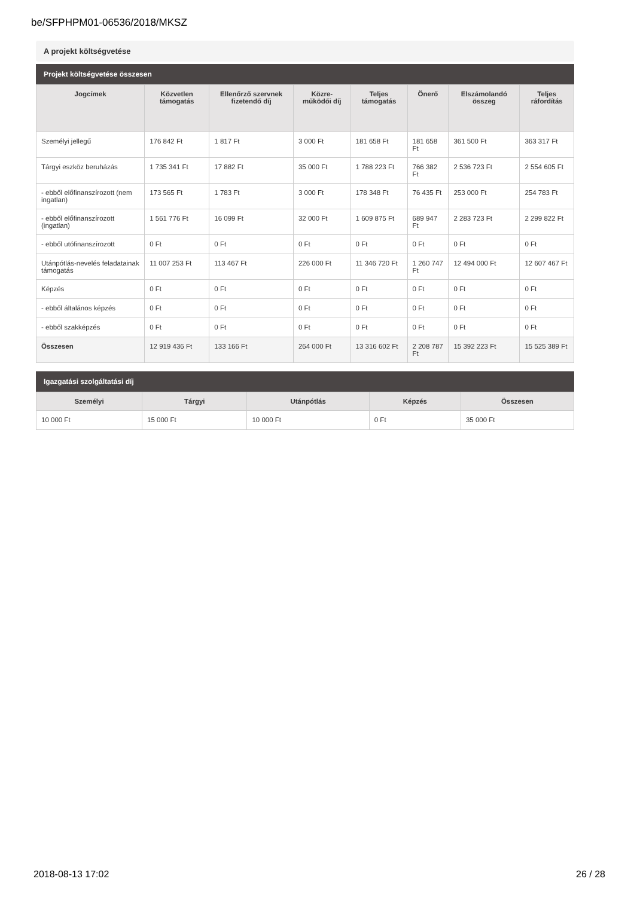be/SFPHPM01-06536/2018/MKSZ
A projekt költségvetése
Projekt költségvetése összesen
| Jogcímek | Közvetlen támogatás | Ellenőrző szervnek fizetendő díj | Közre-működői díj | Teljes támogatás | Önerő | Elszámolandó összeg | Teljes ráfordítás |
| --- | --- | --- | --- | --- | --- | --- | --- |
| Személyi jellegű | 176 842 Ft | 1 817 Ft | 3 000 Ft | 181 658 Ft | 181 658 Ft | 361 500 Ft | 363 317 Ft |
| Tárgyi eszköz beruházás | 1 735 341 Ft | 17 882 Ft | 35 000 Ft | 1 788 223 Ft | 766 382 Ft | 2 536 723 Ft | 2 554 605 Ft |
| - ebből előfinanszírozott (nem ingatlan) | 173 565 Ft | 1 783 Ft | 3 000 Ft | 178 348 Ft | 76 435 Ft | 253 000 Ft | 254 783 Ft |
| - ebből előfinanszírozott (ingatlan) | 1 561 776 Ft | 16 099 Ft | 32 000 Ft | 1 609 875 Ft | 689 947 Ft | 2 283 723 Ft | 2 299 822 Ft |
| - ebből utófinanszírozott | 0 Ft | 0 Ft | 0 Ft | 0 Ft | 0 Ft | 0 Ft | 0 Ft |
| Utánpótlás-nevelés feladatainak támogatás | 11 007 253 Ft | 113 467 Ft | 226 000 Ft | 11 346 720 Ft | 1 260 747 Ft | 12 494 000 Ft | 12 607 467 Ft |
| Képzés | 0 Ft | 0 Ft | 0 Ft | 0 Ft | 0 Ft | 0 Ft | 0 Ft |
| - ebből általános képzés | 0 Ft | 0 Ft | 0 Ft | 0 Ft | 0 Ft | 0 Ft | 0 Ft |
| - ebből szakképzés | 0 Ft | 0 Ft | 0 Ft | 0 Ft | 0 Ft | 0 Ft | 0 Ft |
| Összesen | 12 919 436 Ft | 133 166 Ft | 264 000 Ft | 13 316 602 Ft | 2 208 787 Ft | 15 392 223 Ft | 15 525 389 Ft |
Igazgatási szolgáltatási díj
| Személyi | Tárgyi | Utánpótlás | Képzés | Összesen |
| --- | --- | --- | --- | --- |
| 10 000 Ft | 15 000 Ft | 10 000 Ft | 0 Ft | 35 000 Ft |
2018-08-13 17:02 26 / 28